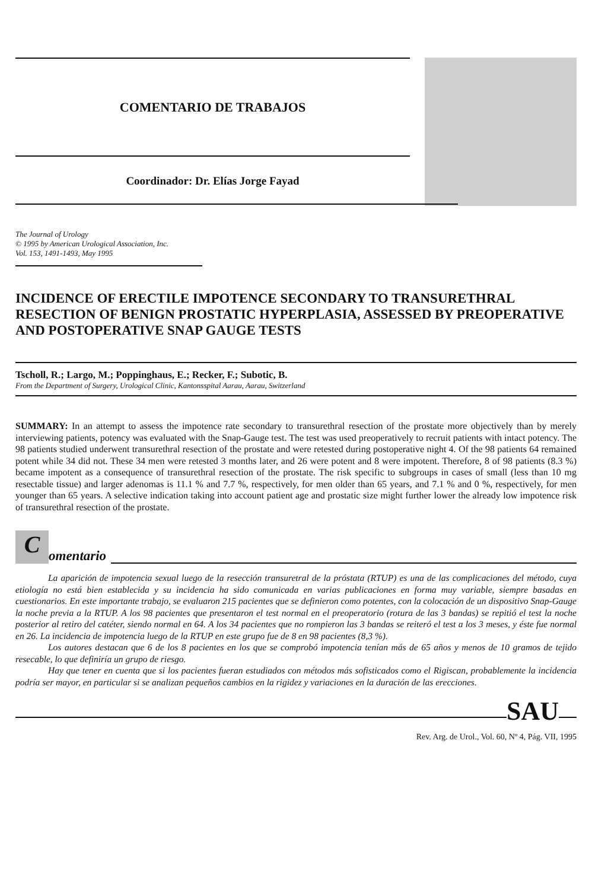COMENTARIO DE TRABAJOS
Coordinador: Dr. Elías Jorge Fayad
The Journal of Urology
© 1995 by American Urological Association, Inc.
Vol. 153, 1491-1493, May 1995
INCIDENCE OF ERECTILE IMPOTENCE SECONDARY TO TRANSURETHRAL RESECTION OF BENIGN PROSTATIC HYPERPLASIA, ASSESSED BY PREOPERATIVE AND POSTOPERATIVE SNAP GAUGE TESTS
Tscholl, R.; Largo, M.; Poppinghaus, E.; Recker, F.; Subotic, B.
From the Department of Surgery, Urological Clinic, Kantonsspital Aarau, Aarau, Switzerland
SUMMARY: In an attempt to assess the impotence rate secondary to transurethral resection of the prostate more objectively than by merely interviewing patients, potency was evaluated with the Snap-Gauge test. The test was used preoperatively to recruit patients with intact potency. The 98 patients studied underwent transurethral resection of the prostate and were retested during postoperative night 4. Of the 98 patients 64 remained potent while 34 did not. These 34 men were retested 3 months later, and 26 were potent and 8 were impotent. Therefore, 8 of 98 patients (8.3 %) became impotent as a consequence of transurethral resection of the prostate. The risk specific to subgroups in cases of small (less than 10 mg resectable tissue) and larger adenomas is 11.1 % and 7.7 %, respectively, for men older than 65 years, and 7.1 % and 0 %, respectively, for men younger than 65 years. A selective indication taking into account patient age and prostatic size might further lower the already low impotence risk of transurethral resection of the prostate.
Comentario
La aparición de impotencia sexual luego de la resección transuretral de la próstata (RTUP) es una de las complicaciones del método, cuya etiología no está bien establecida y su incidencia ha sido comunicada en varias publicaciones en forma muy variable, siempre basadas en cuestionarios. En este importante trabajo, se evaluaron 215 pacientes que se definieron como potentes, con la colocación de un dispositivo Snap-Gauge la noche previa a la RTUP. A los 98 pacientes que presentaron el test normal en el preoperatorio (rotura de las 3 bandas) se repitió el test la noche posterior al retiro del catéter, siendo normal en 64. A los 34 pacientes que no rompieron las 3 bandas se reiteró el test a los 3 meses, y éste fue normal en 26. La incidencia de impotencia luego de la RTUP en este grupo fue de 8 en 98 pacientes (8,3 %).
Los autores destacan que 6 de los 8 pacientes en los que se comprobó impotencia tenían más de 65 años y menos de 10 gramos de tejido resecable, lo que definiría un grupo de riesgo.
Hay que tener en cuenta que si los pacientes fueran estudiados con métodos más sofisticados como el Rigiscan, probablemente la incidencia podría ser mayor, en particular si se analizan pequeños cambios en la rigidez y variaciones en la duración de las erecciones.
SAU
Rev. Arg. de Urol., Vol. 60, Nº 4, Pág. VII, 1995